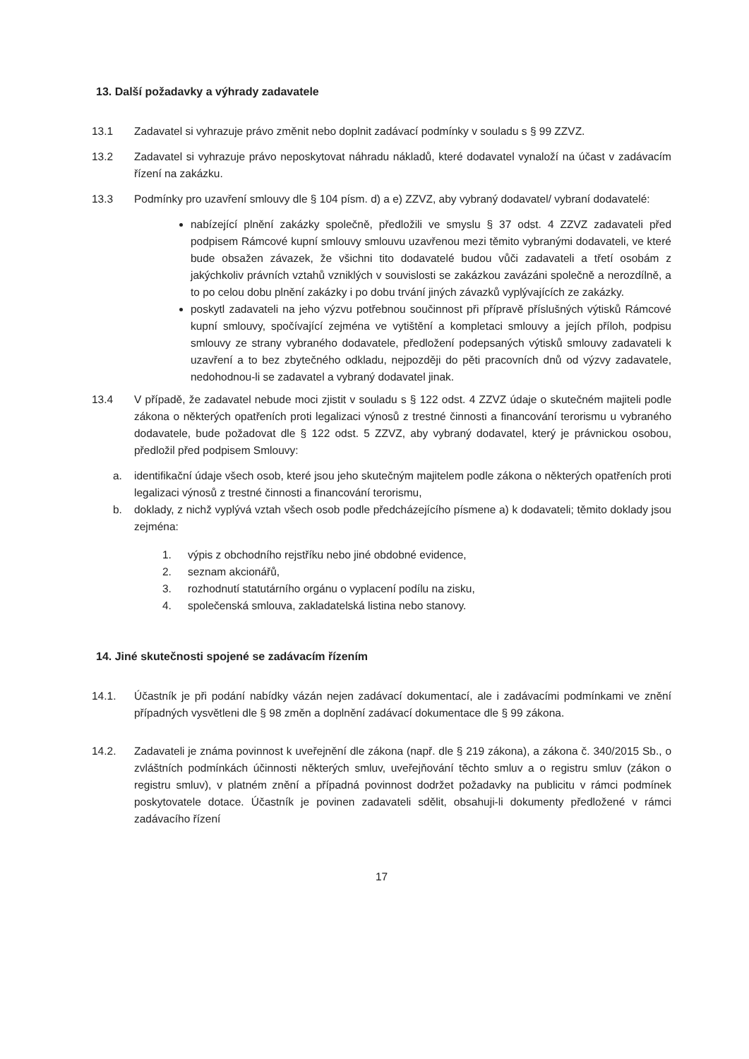13. Další požadavky a výhrady zadavatele
13.1 Zadavatel si vyhrazuje právo změnit nebo doplnit zadávací podmínky v souladu s § 99 ZZVZ.
13.2 Zadavatel si vyhrazuje právo neposkytovat náhradu nákladů, které dodavatel vynaloží na účast v zadávacím řízení na zakázku.
13.3 Podmínky pro uzavření smlouvy dle § 104 písm. d) a e) ZZVZ, aby vybraný dodavatel/ vybraní dodavatelé:
nabízející plnění zakázky společně, předložili ve smyslu § 37 odst. 4 ZZVZ zadavateli před podpisem Rámcové kupní smlouvy smlouvu uzavřenou mezi těmito vybranými dodavateli, ve které bude obsažen závazek, že všichni tito dodavatelé budou vůči zadavateli a třetí osobám z jakýchkoliv právních vztahů vzniklých v souvislosti se zakázkou zavázáni společně a nerozdílně, a to po celou dobu plnění zakázky i po dobu trvání jiných závazků vyplývajících ze zakázky.
poskytl zadavateli na jeho výzvu potřebnou součinnost při přípravě příslušných výtisků Rámcové kupní smlouvy, spočívající zejména ve vytištění a kompletaci smlouvy a jejích příloh, podpisu smlouvy ze strany vybraného dodavatele, předložení podepsaných výtisků smlouvy zadavateli k uzavření a to bez zbytečného odkladu, nejpozději do pěti pracovních dnů od výzvy zadavatele, nedohodnou-li se zadavatel a vybraný dodavatel jinak.
13.4 V případě, že zadavatel nebude moci zjistit v souladu s § 122 odst. 4 ZZVZ údaje o skutečném majiteli podle zákona o některých opatřeních proti legalizaci výnosů z trestné činnosti a financování terorismu u vybraného dodavatele, bude požadovat dle § 122 odst. 5 ZZVZ, aby vybraný dodavatel, který je právnickou osobou, předložil před podpisem Smlouvy:
a. identifikační údaje všech osob, které jsou jeho skutečným majitelem podle zákona o některých opatřeních proti legalizaci výnosů z trestné činnosti a financování terorismu,
b. doklady, z nichž vyplývá vztah všech osob podle předcházejícího písmene a) k dodavateli; těmito doklady jsou zejména:
1. výpis z obchodního rejstříku nebo jiné obdobné evidence,
2. seznam akcionářů,
3. rozhodnutí statutárního orgánu o vyplacení podílu na zisku,
4. společenská smlouva, zakladatelská listina nebo stanovy.
14. Jiné skutečnosti spojené se zadávacím řízením
14.1. Účastník je při podání nabídky vázán nejen zadávací dokumentací, ale i zadávacími podmínkami ve znění případných vysvětleni dle § 98 změn a doplnění zadávací dokumentace dle § 99 zákona.
14.2. Zadavateli je známa povinnost k uveřejnění dle zákona (např. dle § 219 zákona), a zákona č. 340/2015 Sb., o zvláštních podmínkách účinnosti některých smluv, uveřejňování těchto smluv a o registru smluv (zákon o registru smluv), v platném znění a případná povinnost dodržet požadavky na publicitu v rámci podmínek poskytovatele dotace. Účastník je povinen zadavateli sdělit, obsahuji-li dokumenty předložené v rámci zadávacího řízení
17